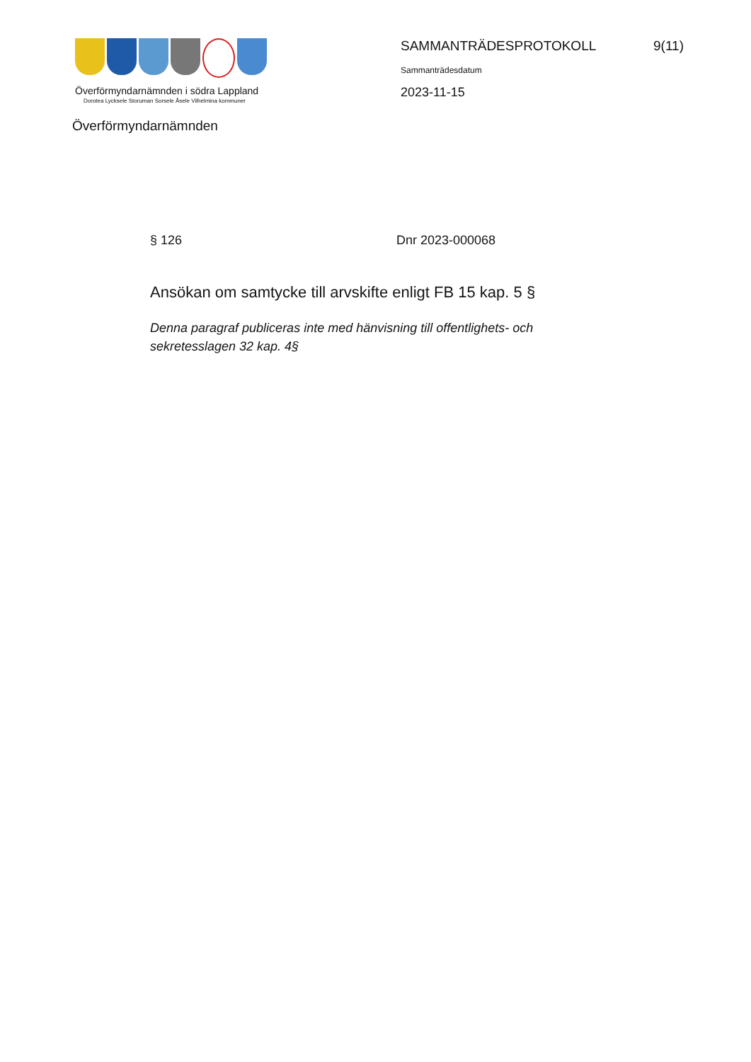Överförmyndarnämnden i södra Lappland
Dorotea Lycksele Storuman Sorsele Åsele Vilhelmina kommuner
Överförmyndarnämnden
SAMMANTRÄDESPROTOKOLL 9(11)
Sammanträdesdatum
2023-11-15
§ 126 Dnr 2023-000068
Ansökan om samtycke till arvskifte enligt FB 15 kap. 5 §
Denna paragraf publiceras inte med hänvisning till offentlighets- och sekretesslagen 32 kap. 4§